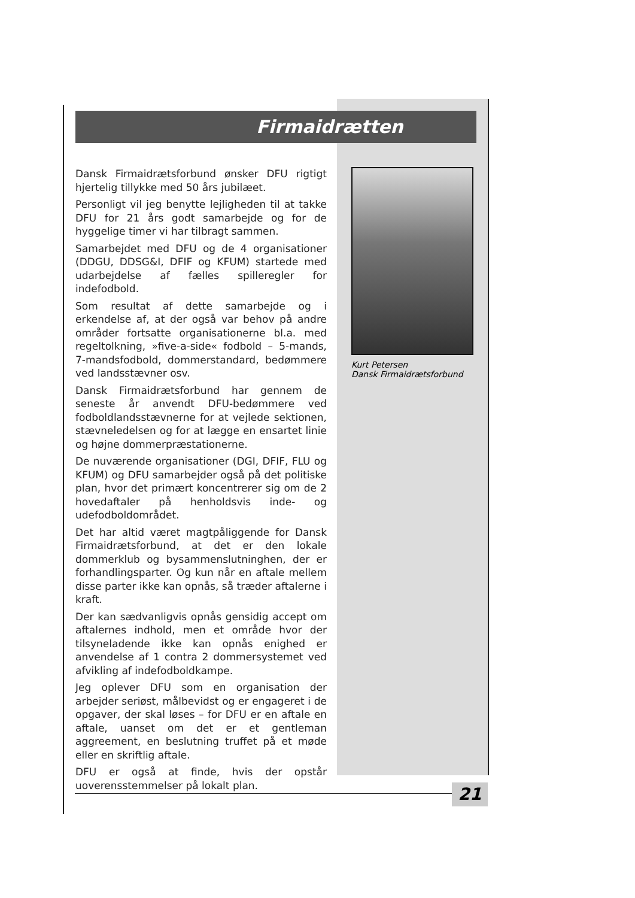Firmaidrætten
Dansk Firmaidrætsforbund ønsker DFU rigtigt hjertelig tillykke med 50 års jubilæet.
Personligt vil jeg benytte lejligheden til at takke DFU for 21 års godt samarbejde og for de hyggelige timer vi har tilbragt sammen.
Samarbejdet med DFU og de 4 organisationer (DDGU, DDSG&I, DFIF og KFUM) startede med udarbejdelse af fælles spilleregler for indefodbold.
Som resultat af dette samarbejde og i erkendelse af, at der også var behov på andre områder fortsatte organisationerne bl.a. med regeltolkning, »five-a-side« fodbold – 5-mands, 7-mandsfodbold, dommerstandard, bedømmere ved landsstævner osv.
Dansk Firmaidrætsforbund har gennem de seneste år anvendt DFU-bedømmere ved fodboldlandsstævnerne for at vejlede sektionen, stævneledelsen og for at lægge en ensartet linie og højne dommerpræstationerne.
De nuværende organisationer (DGI, DFIF, FLU og KFUM) og DFU samarbejder også på det politiske plan, hvor det primært koncentrerer sig om de 2 hovedaftaler på henholdsvis inde- og udefodboldområdet.
Det har altid været magtpåliggende for Dansk Firmaidrætsforbund, at det er den lokale dommerklub og bysammenslutninghen, der er forhandlingsparter. Og kun når en aftale mellem disse parter ikke kan opnås, så træder aftalerne i kraft.
Der kan sædvanligvis opnås gensidig accept om aftalernes indhold, men et område hvor der tilsyneladende ikke kan opnås enighed er anvendelse af 1 contra 2 dommersystemet ved afvikling af indefodboldkampe.
Jeg oplever DFU som en organisation der arbejder seriøst, målbevidst og er engageret i de opgaver, der skal løses – for DFU er en aftale en aftale, uanset om det er et gentleman aggreement, en beslutning truffet på et møde eller en skriftlig aftale.
DFU er også at finde, hvis der opstår uoverensstemmelser på lokalt plan.
Kurt Petersen
Dansk Firmaidrætsforbund
21